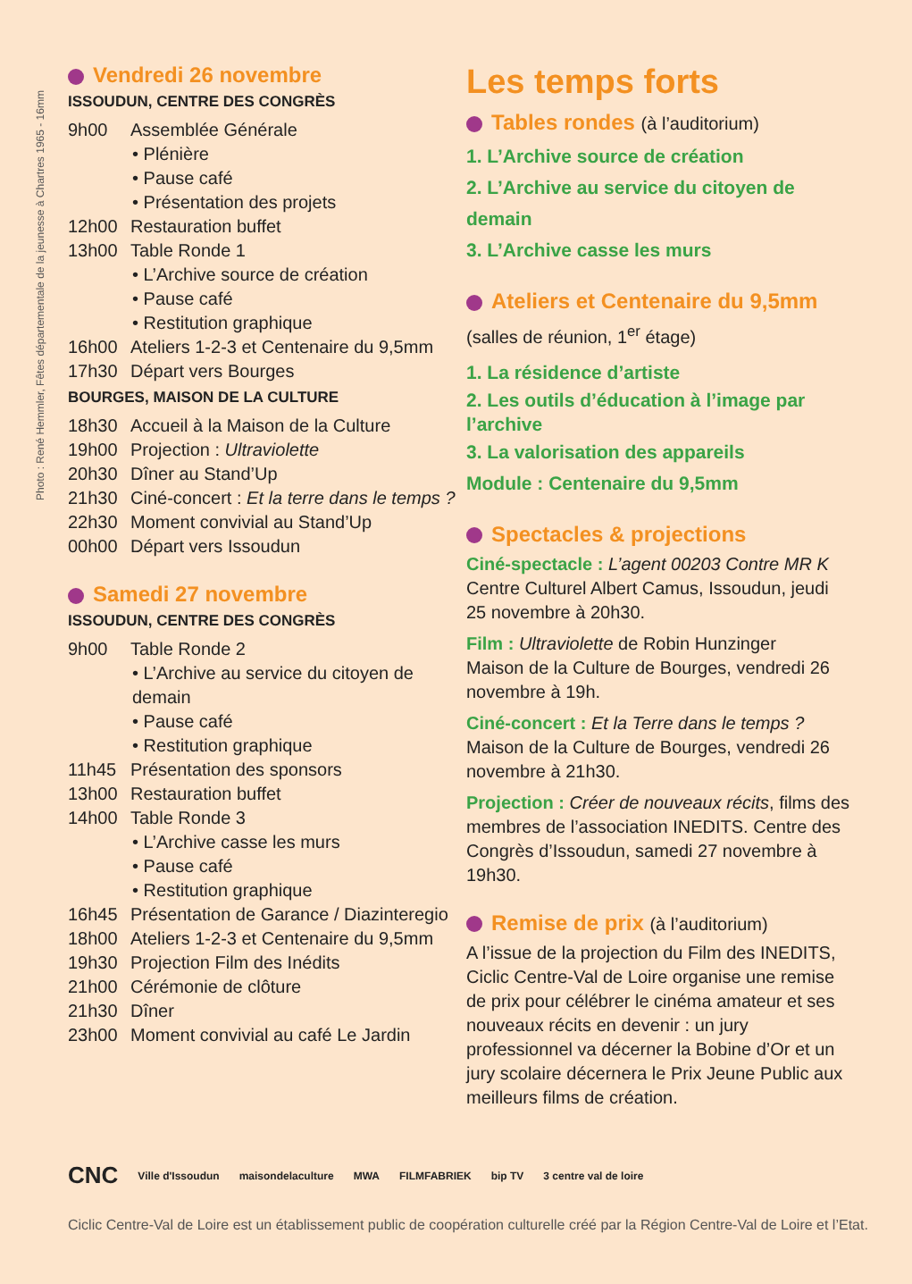Photo : René Hemmler, Fêtes départementale de la jeunesse à Chartres 1965 - 16mm
Vendredi 26 novembre
ISSOUDUN, CENTRE DES CONGRÈS
9h00 Assemblée Générale
• Plénière
• Pause café
• Présentation des projets
12h00 Restauration buffet
13h00 Table Ronde 1
• L’Archive source de création
• Pause café
• Restitution graphique
16h00 Ateliers 1-2-3 et Centenaire du 9,5mm
17h30 Départ vers Bourges
BOURGES, MAISON DE LA CULTURE
18h30 Accueil à la Maison de la Culture
19h00 Projection : Ultraviolette
20h30 Dîner au Stand’Up
21h30 Ciné-concert : Et la terre dans le temps ?
22h30 Moment convivial au Stand’Up
00h00 Départ vers Issoudun
Samedi 27 novembre
ISSOUDUN, CENTRE DES CONGRÈS
9h00 Table Ronde 2
• L’Archive au service du citoyen de demain
• Pause café
• Restitution graphique
11h45 Présentation des sponsors
13h00 Restauration buffet
14h00 Table Ronde 3
• L’Archive casse les murs
• Pause café
• Restitution graphique
16h45 Présentation de Garance / Diazinteregio
18h00 Ateliers 1-2-3 et Centenaire du 9,5mm
19h30 Projection Film des Inédits
21h00 Cérémonie de clôture
21h30 Dîner
23h00 Moment convivial au café Le Jardin
Les temps forts
Tables rondes (à l’auditorium)
1. L’Archive source de création
2. L’Archive au service du citoyen de demain
3. L’Archive casse les murs
Ateliers et Centenaire du 9,5mm
(salles de réunion, 1<sup>er</sup> étage)
1. La résidence d’artiste
2. Les outils d’éducation à l’image par l’archive
3. La valorisation des appareils
Module : Centenaire du 9,5mm
Spectacles & projections
Ciné-spectacle : L’agent 00203 Contre MR K
Centre Culturel Albert Camus, Issoudun, jeudi 25 novembre à 20h30.
Film : Ultraviolette de Robin Hunzinger
Maison de la Culture de Bourges, vendredi 26 novembre à 19h.
Ciné-concert : Et la Terre dans le temps ?
Maison de la Culture de Bourges, vendredi 26 novembre à 21h30.
Projection : Créer de nouveaux récits, films des membres de l’association INEDITS. Centre des Congrès d’Issoudun, samedi 27 novembre à 19h30.
Remise de prix (à l’auditorium)
A l’issue de la projection du Film des INEDITS, Ciclic Centre-Val de Loire organise une remise de prix pour célébrer le cinéma amateur et ses nouveaux récits en devenir : un jury professionnel va décerner la Bobine d’Or et un jury scolaire décernera le Prix Jeune Public aux meilleurs films de création.
CNC Ville d'Issoudun maisondelaculture MWA FILMFABRIEK bip TV 3 centre val de loire
Ciclic Centre-Val de Loire est un établissement public de coopération culturelle créé par la Région Centre-Val de Loire et l’Etat.